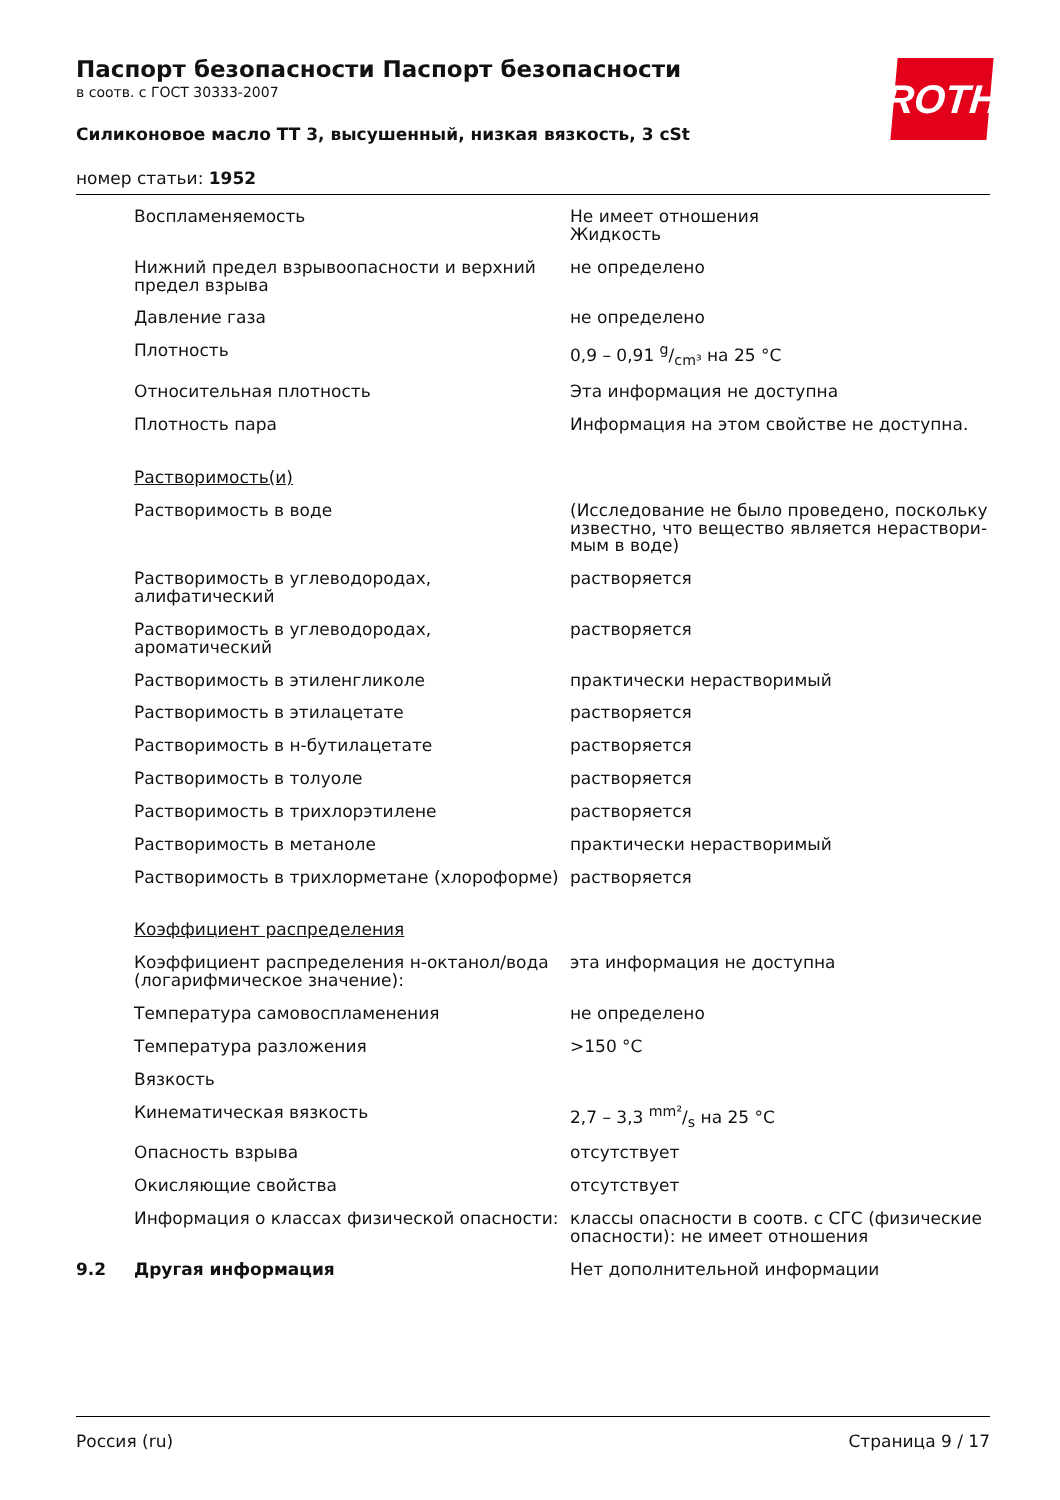Паспорт безопасности Паспорт безопасности
в соотв. с ГОСТ 30333-2007
Силиконовое масло TT 3, высушенный, низкая вязкость, 3 cSt
номер статьи: 1952
ROTH
| | Воспламеняемость | Не имеет отношения Жидкость |
| | Нижний предел взрывоопасности и верхний предел взрыва | не определено |
| | Давление газа | не определено |
| | Плотность | 0,9 – 0,91 g/cm³ на 25 °C |
| | Относительная плотность | Эта информация не доступна |
| | Плотность пара | Информация на этом свойстве не доступна. |
| | Растворимость(и) | |
| | Растворимость в воде | (Исследование не было проведено, поскольку известно, что вещество является нераствори-мым в воде) |
| | Растворимость в углеводородах, алифатический | растворяется |
| | Растворимость в углеводородах, ароматический | растворяется |
| | Растворимость в этиленгликоле | практически нерастворимый |
| | Растворимость в этилацетате | растворяется |
| | Растворимость в н-бутилацетате | растворяется |
| | Растворимость в толуоле | растворяется |
| | Растворимость в трихлорэтилене | растворяется |
| | Растворимость в метаноле | практически нерастворимый |
| | Растворимость в трихлорметане (хлороформе) | растворяется |
| | Коэффициент распределения | |
| | Коэффициент распределения н-октанол/вода (логарифмическое значение): | эта информация не доступна |
| | Температура самовоспламенения | не определено |
| | Температура разложения | >150 °C |
| | Вязкость | |
| | Кинематическая вязкость | 2,7 – 3,3 mm²/s на 25 °C |
| | Опасность взрыва | отсутствует |
| | Окисляющие свойства | отсутствует |
| | Информация о классах физической опасности: | классы опасности в соотв. с СГС (физические опасности): не имеет отношения |
| 9.2 | Другая информация | Нет дополнительной информации |
Россия (ru) Страница 9 / 17